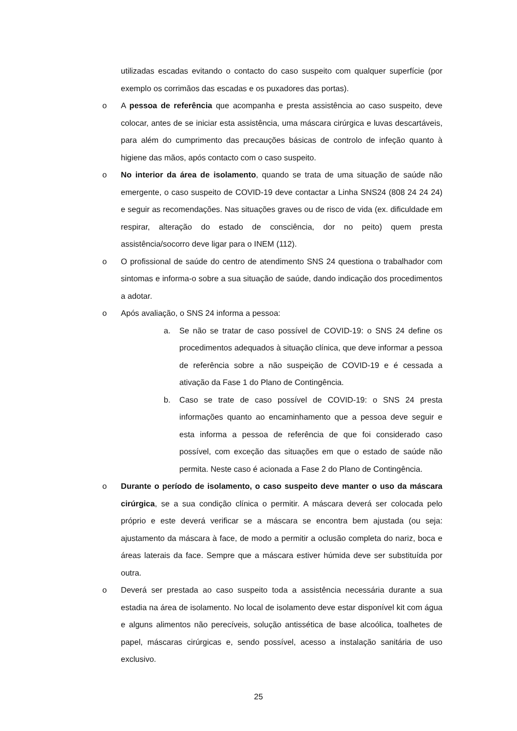utilizadas escadas evitando o contacto do caso suspeito com qualquer superfície (por exemplo os corrimãos das escadas e os puxadores das portas).
o A pessoa de referência que acompanha e presta assistência ao caso suspeito, deve colocar, antes de se iniciar esta assistência, uma máscara cirúrgica e luvas descartáveis, para além do cumprimento das precauções básicas de controlo de infeção quanto à higiene das mãos, após contacto com o caso suspeito.
o No interior da área de isolamento, quando se trata de uma situação de saúde não emergente, o caso suspeito de COVID-19 deve contactar a Linha SNS24 (808 24 24 24) e seguir as recomendações. Nas situações graves ou de risco de vida (ex. dificuldade em respirar, alteração do estado de consciência, dor no peito) quem presta assistência/socorro deve ligar para o INEM (112).
o O profissional de saúde do centro de atendimento SNS 24 questiona o trabalhador com sintomas e informa-o sobre a sua situação de saúde, dando indicação dos procedimentos a adotar.
o Após avaliação, o SNS 24 informa a pessoa:
a. Se não se tratar de caso possível de COVID-19: o SNS 24 define os procedimentos adequados à situação clínica, que deve informar a pessoa de referência sobre a não suspeição de COVID-19 e é cessada a ativação da Fase 1 do Plano de Contingência.
b. Caso se trate de caso possível de COVID-19: o SNS 24 presta informações quanto ao encaminhamento que a pessoa deve seguir e esta informa a pessoa de referência de que foi considerado caso possível, com exceção das situações em que o estado de saúde não permita. Neste caso é acionada a Fase 2 do Plano de Contingência.
o Durante o período de isolamento, o caso suspeito deve manter o uso da máscara cirúrgica, se a sua condição clínica o permitir. A máscara deverá ser colocada pelo próprio e este deverá verificar se a máscara se encontra bem ajustada (ou seja: ajustamento da máscara à face, de modo a permitir a oclusão completa do nariz, boca e áreas laterais da face. Sempre que a máscara estiver húmida deve ser substituída por outra.
o Deverá ser prestada ao caso suspeito toda a assistência necessária durante a sua estadia na área de isolamento. No local de isolamento deve estar disponível kit com água e alguns alimentos não perecíveis, solução antissética de base alcoólica, toalhetes de papel, máscaras cirúrgicas e, sendo possível, acesso a instalação sanitária de uso exclusivo.
25